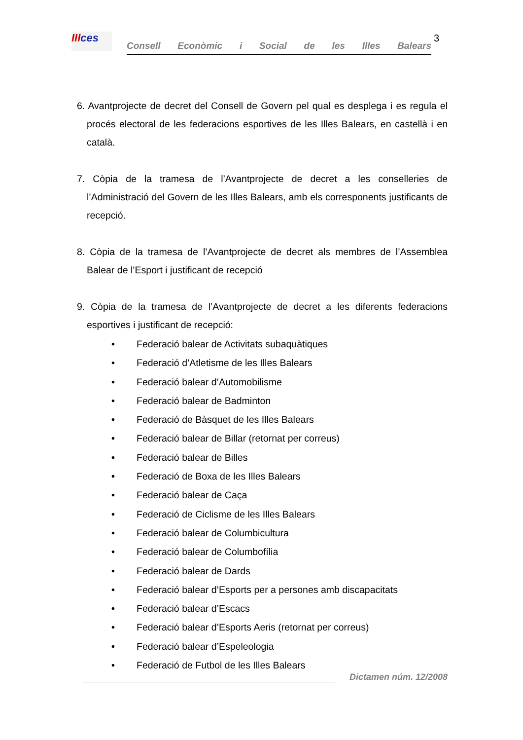IIIces
Consell Econòmic i Social de les Illes Balears
3
6. Avantprojecte de decret del Consell de Govern pel qual es desplega i es regula el procés electoral de les federacions esportives de les Illes Balears, en castellà i en català.
7. Còpia de la tramesa de l’Avantprojecte de decret a les conselleries de l’Administració del Govern de les Illes Balears, amb els corresponents justificants de recepció.
8. Còpia de la tramesa de l’Avantprojecte de decret als membres de l’Assemblea Balear de l’Esport i justificant de recepció
9. Còpia de la tramesa de l’Avantprojecte de decret a les diferents federacions esportives i justificant de recepció:
• Federació balear de Activitats subaquàtiques
• Federació d’Atletisme de les Illes Balears
• Federació balear d’Automobilisme
• Federació balear de Badminton
• Federació de Bàsquet de les Illes Balears
• Federació balear de Billar (retornat per correus)
• Federació balear de Billes
• Federació de Boxa de les Illes Balears
• Federació balear de Caça
• Federació de Ciclisme de les Illes Balears
• Federació balear de Columbicultura
• Federació balear de Columbofília
• Federació balear de Dards
• Federació balear d’Esports per a persones amb discapacitats
• Federació balear d’Escacs
• Federació balear d’Esports Aeris (retornat per correus)
• Federació balear d’Espeleologia
• Federació de Futbol de les Illes Balears
Dictamen núm. 12/2008